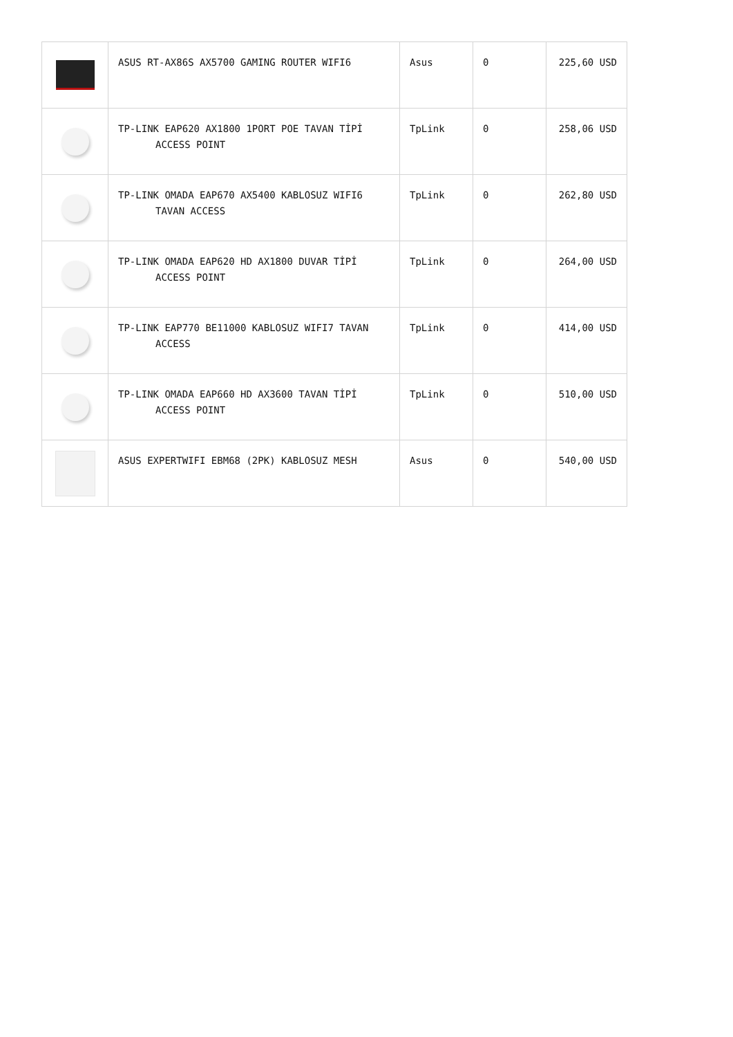| | ASUS RT-AX86S AX5700 GAMING ROUTER WIFI6 | Asus | 0 | 225,60 USD |
| | TP-LINK EAP620 AX1800 1PORT POE TAVAN TİPİ ACCESS POINT | TpLink | 0 | 258,06 USD |
| | TP-LINK OMADA EAP670 AX5400 KABLOSUZ WIFI6 TAVAN ACCESS | TpLink | 0 | 262,80 USD |
| | TP-LINK OMADA EAP620 HD AX1800 DUVAR TİPİ ACCESS POINT | TpLink | 0 | 264,00 USD |
| | TP-LINK EAP770 BE11000 KABLOSUZ WIFI7 TAVAN ACCESS | TpLink | 0 | 414,00 USD |
| | TP-LINK OMADA EAP660 HD AX3600 TAVAN TİPİ ACCESS POINT | TpLink | 0 | 510,00 USD |
| | ASUS EXPERTWIFI EBM68 (2PK) KABLOSUZ MESH | Asus | 0 | 540,00 USD |